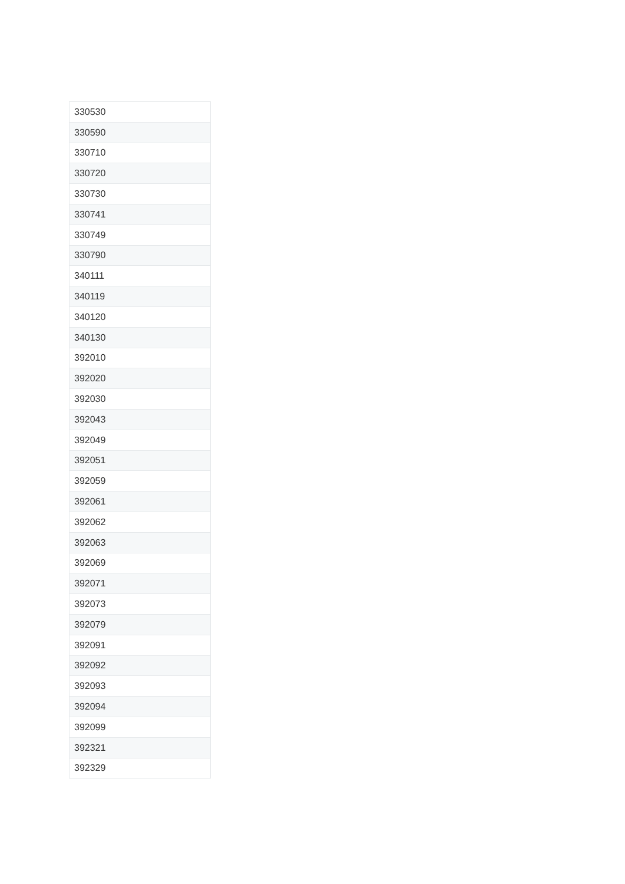| 330530 |
| 330590 |
| 330710 |
| 330720 |
| 330730 |
| 330741 |
| 330749 |
| 330790 |
| 340111 |
| 340119 |
| 340120 |
| 340130 |
| 392010 |
| 392020 |
| 392030 |
| 392043 |
| 392049 |
| 392051 |
| 392059 |
| 392061 |
| 392062 |
| 392063 |
| 392069 |
| 392071 |
| 392073 |
| 392079 |
| 392091 |
| 392092 |
| 392093 |
| 392094 |
| 392099 |
| 392321 |
| 392329 |